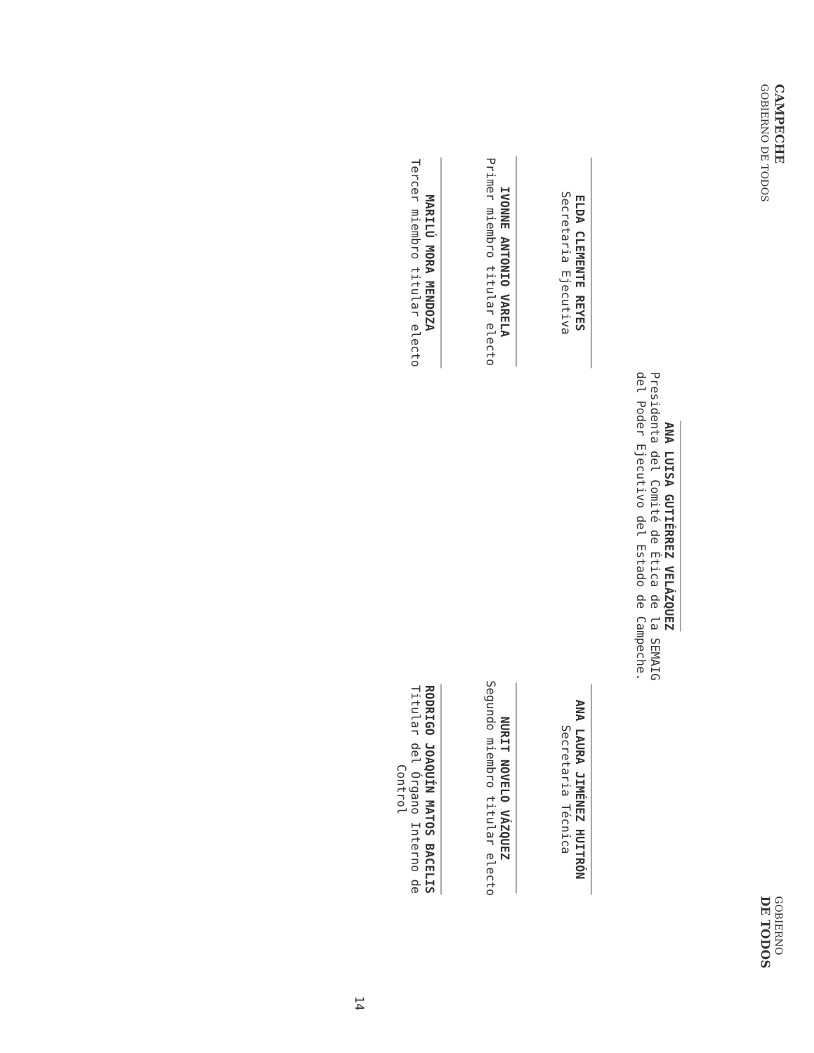CAMPECHE
GOBIERNO DE TODOS
GOBIERNO
DE TODOS
ANA LUISA GUTIÉRREZ VELÁZQUEZ
Presidenta del Comité de Ética de la SEMAIG
del Poder Ejecutivo del Estado de Campeche.
ELDA CLEMENTE REYES
Secretaria Ejecutiva
ANA LAURA JIMÉNEZ HUITRÓN
Secretaria Técnica
IVONNE ANTONIO VARELA
Primer miembro titular electo
NURIT NOVELO VÁZQUEZ
Segundo miembro titular electo
MARILÚ MORA MENDOZA
Tercer miembro titular electo
RODRIGO JOAQUÍN MATOS BACELIS
Titular del Órgano Interno de
Control
14